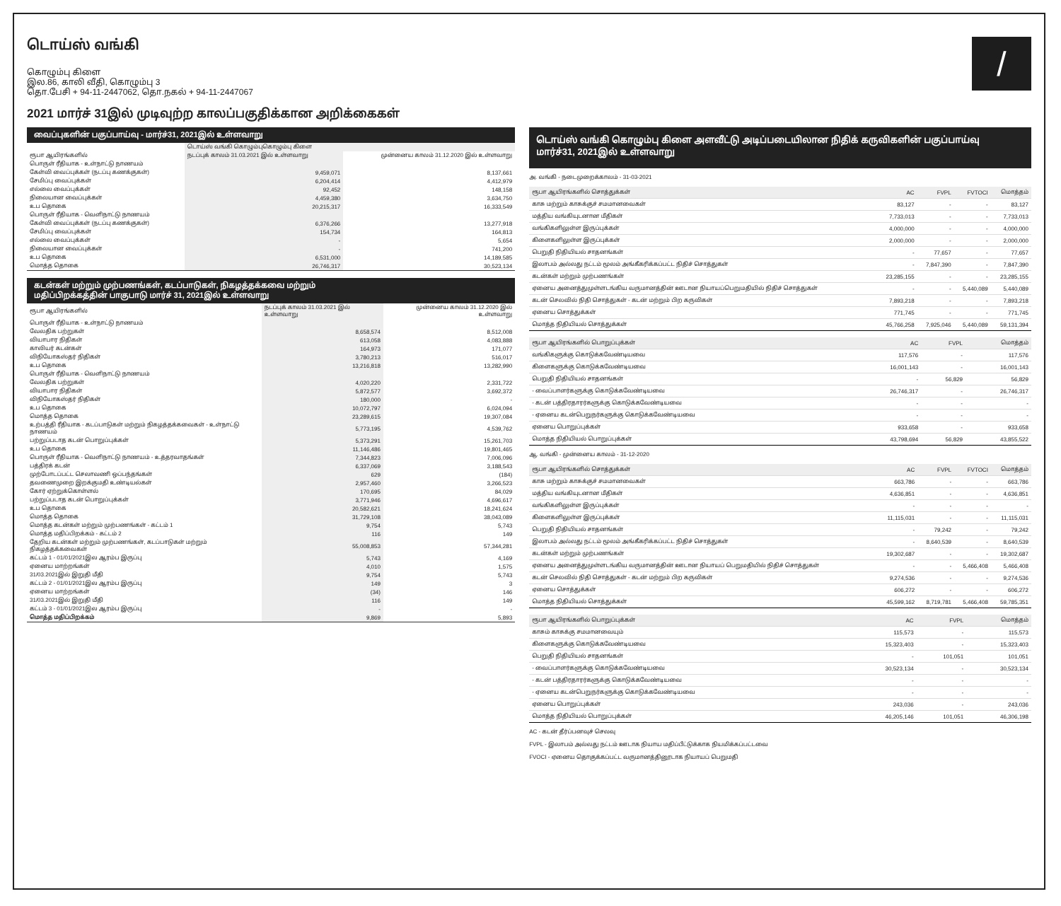டொய்ஸ் வங்கி
கொழும்பு கிளை
இல.86, காலி வீதி, கொழும்பு 3
தொ.பேசி + 94-11-2447062, தொ.நகல் + 94-11-2447067
/
2021 மார்ச் 31இல் முடிவுற்ற காலப்பகுதிக்கான அறிக்கைகள்
வைப்புகளின் பகுப்பாய்வு - மார்ச்31, 2021இல் உள்ளவாறு
| | டொய்ஸ் வங்கி கொழும்புகொழும்பு கிளை | |
| --- | --- | --- |
| ரூபா ஆயிரங்களில் | நடப்புக் காலம் 31.03.2021 இல் உள்ளவாறு | முன்னைய காலம் 31.12.2020 இல் உள்ளவாறு |
| பொருள் ரீதியாக - உள்நாட்டு நாணயம் | | |
| கேள்வி வைப்புக்கள் (நடப்பு கணக்குகள்) | 9,459,071 | 8,137,661 |
| சேமிப்பு வைப்புக்கள் | 6,204,414 | 4,412,979 |
| எல்லை வைப்புக்கள் | 92,452 | 148,158 |
| நிலையான வைப்புக்கள் | 4,459,380 | 3,634,750 |
| உப தொகை | 20,215,317 | 16,333,549 |
| பொருள் ரீதியாக - வெளிநாட்டு நாணயம் | | |
| கேள்வி வைப்புக்கள் (நடப்பு கணக்குகள்) | 6,376,266 | 13,277,918 |
| சேமிப்பு வைப்புக்கள் | 154,734 | 164,813 |
| எல்லை வைப்புக்கள் | - | 5,654 |
| நிலையான வைப்புக்கள் | - | 741,200 |
| உப தொகை | 6,531,000 | 14,189,585 |
| மொத்த தொகை | 26,746,317 | 30,523,134 |
கடன்கள் மற்றும் முற்பணங்கள், கடப்பாடுகள், நிகழத்தக்கவை மற்றும்
மதிப்பிறக்கத்தின் பாகுபாடு மார்ச் 31, 2021இல் உள்ளவாறு
| ரூபா ஆயிரங்களில் | நடப்புக் காலம் 31.03.2021 இல் உள்ளவாறு | முன்னைய காலம் 31.12.2020 இல் உள்ளவாறு |
| --- | --- | --- |
| பொருள் ரீதியாக - உள்நாட்டு நாணயம் | | |
| வேலதிக பற்றுகள் | 8,658,574 | 8,512,008 |
| வியாபார நிதிகள் | 613,058 | 4,083,888 |
| காலியர் கடன்கள் | 164,973 | 171,077 |
| விநியோகஸ்தர் நிதிகள் | 3,780,213 | 516,017 |
| உப தொகை | 13,216,818 | 13,282,990 |
| பொருள் ரீதியாக - வெளிநாட்டு நாணயம் | | |
| வேலதிக பற்றுகள் | 4,020,220 | 2,331,722 |
| வியாபார நிதிகள் | 5,872,577 | 3,692,372 |
| விநியோகஸ்தர் நிதிகள் | 180,000 | - |
| உப தொகை | 10,072,797 | 6,024,094 |
| மொத்த தொகை | 23,289,615 | 19,307,084 |
| உற்பத்தி ரீதியாக - கடப்பாடுகள் மற்றும் நிகழத்தக்கவைகள் - உள்நாட்டு நாணயம் | 5,773,195 | 4,539,762 |
| பற்றுப்படாத கடன் பொறுப்புக்கள் | 5,373,291 | 15,261,703 |
| உப தொகை | 11,146,486 | 19,801,465 |
| பொருள் ரீதியாக - வெளிநாட்டு நாணயம் - உத்தரவாதங்கள் | 7,344,823 | 7,006,096 |
| பத்திரக் கடன் | 6,337,069 | 3,188,543 |
| முற்போடப்பட்ட செலாவணி ஒப்பந்தங்கள் | 629 | (184) |
| தவணைமுறை இறக்குமதி உண்டியல்கள் | 2,957,460 | 3,266,523 |
| கோர் ஏற்றுக்கொள்ளல் | 170,695 | 84,029 |
| பற்றுப்படாத கடன் பொறுப்புக்கள் | 3,771,946 | 4,696,617 |
| உப தொகை | 20,582,621 | 18,241,624 |
| மொத்த தொகை | 31,729,108 | 38,043,089 |
| மொத்த கடன்கள் மற்றும் முற்பணங்கள் - கட்டம் 1 | 9,754 | 5,743 |
| மொத்த மதிப்பிறக்கம் - கட்டம் 2 | 116 | 149 |
| தேறிய கடன்கள் மற்றும் முற்பணங்கள், கடப்பாடுகள் மற்றும் நிகழத்தக்கவைகள் | 55,008,853 | 57,344,281 |
| கட்டம் 1 - 01/01/2021இல ஆரம்ப இருப்பு | 5,743 | 4,169 |
| ஏனைய மாற்றங்கள் | 4,010 | 1,575 |
| 31/03.2021இல் இறுதி மீதி | 9,754 | 5,743 |
| கட்டம் 2 - 01/01/2021இல ஆரம்ப இருப்பு | 149 | 3 |
| ஏனைய மாற்றங்கள் | (34) | 146 |
| 31/03.2021இல் இறுதி மீதி | 116 | 149 |
| கட்டம் 3 - 01/01/2021இல ஆரம்ப இருப்பு | - | - |
| மொத்த மதிப்பிறக்கம் | 9,869 | 5,893 |
டொய்ஸ் வங்கி கொழும்பு கிளை அளவீட்டு அடிப்படையிலான நிதிக் கருவிகளின் பகுப்பாய்வு
மார்ச்31, 2021இல் உள்ளவாறு
அ. வங்கி - நடைமுறைக்காலம் - 31-03-2021
| ரூபா ஆயிரங்களில் சொத்துக்கள் | AC | FVPL | FVTOCI | மொத்தம் |
| காசு மற்றும் காசுக்குச் சமமானவைகள் | 83,127 | - | - | 83,127 |
| மத்திய வங்கியுடனான மீதிகள் | 7,733,013 | - | - | 7,733,013 |
| வங்கிகளிலுள்ள இருப்புக்கள் | 4,000,000 | - | - | 4,000,000 |
| கிளைகளிலுள்ள இருப்புக்கள் | 2,000,000 | - | - | 2,000,000 |
| பெறுதி நிதியியல் சாதனங்கள் | - | 77,657 | - | 77,657 |
| இலாபம் அல்லது நட்டம் மூலம் அங்கீகரிக்கப்பட்ட நிதிச் சொத்துகள் | - | 7,847,390 | - | 7,847,390 |
| கடன்கள் மற்றும் முற்பணங்கள் | 23,285,155 | - | - | 23,285,155 |
| ஏனைய அனைத்துமுள்ளடங்கிய வருமானத்தின் ஊடான நியாயப்பெறுமதியில் நிதிச் சொத்துகள் | - | - | 5,440,089 | 5,440,089 |
| கடன் செலவில் நிதி சொத்துகள் - கடன் மற்றும் பிற கருவிகள் | 7,893,218 | - | - | 7,893,218 |
| ஏனைய சொத்துக்கள் | 771,745 | - | - | 771,745 |
| மொத்த நிதியியல் சொத்துக்கள் | 45,766,258 | 7,925,046 | 5,440,089 | 59,131,394 |
| ரூபா ஆயிரங்களில் பொறுப்புக்கள் | AC | FVPL | மொத்தம் |
| வங்கிகளுக்கு கொடுக்கவேண்டியவை | 117,576 | - | 117,576 |
| கிளைகளுக்கு கொடுக்கவேண்டியவை | 16,001,143 | - | 16,001,143 |
| பெறுதி நிதியியல் சாதனங்கள் | - | 56,829 | 56,829 |
| - வைப்பாளர்களுக்கு கொடுக்கவேண்டியவை | 26,746,317 | - | 26,746,317 |
| - கடன் பத்திரதாரர்களுக்கு கொடுக்கவேண்டியவை | - | - | - |
| - ஏனைய கடன்பெறுநர்களுக்கு கொடுக்கவேண்டியவை | - | - | - |
| ஏனைய பொறுப்புக்கள் | 933,658 | - | 933,658 |
| மொத்த நிதியியல் பொறுப்புக்கள் | 43,798,694 | 56,829 | 43,855,522 |
ஆ. வங்கி - முன்னைய காலம் - 31-12-2020
| ரூபா ஆயிரங்களில் சொத்துக்கள் | AC | FVPL | FVTOCI | மொத்தம் |
| காசு மற்றும் காசுக்குச் சமமானவைகள் | 663,786 | - | - | 663,786 |
| மத்திய வங்கியுடனான மீதிகள் | 4,636,851 | - | - | 4,636,851 |
| வங்கிகளிலுள்ள இருப்புக்கள் | - | - | - | - |
| கிளைகளிலுள்ள இருப்புக்கள் | 11,115,031 | - | - | 11,115,031 |
| பெறுதி நிதியியல் சாதனங்கள் | - | 79,242 | - | 79,242 |
| இலாபம் அல்லது நட்டம் மூலம் அங்கீகரிக்கப்பட்ட நிதிச் சொத்துகள் | - | 8,640,539 | - | 8,640,539 |
| கடன்கள் மற்றும் முற்பணங்கள் | 19,302,687 | - | - | 19,302,687 |
| ஏனைய அனைத்துமுள்ளடங்கிய வருமானத்தின் ஊடான நியாயப் பெறுமதியில் நிதிச் சொத்துகள் | - | - | 5,466,408 | 5,466,408 |
| கடன் செலவில் நிதி சொத்துகள் - கடன் மற்றும் பிற கருவிகள் | 9,274,536 | - | - | 9,274,536 |
| ஏனைய சொத்துக்கள் | 606,272 | - | - | 606,272 |
| மொத்த நிதியியல் சொத்துக்கள் | 45,599,162 | 8,719,781 | 5,466,408 | 59,785,351 |
| ரூபா ஆயிரங்களில் பொறுப்புக்கள் | AC | FVPL | மொத்தம் |
| காசும் காசுக்கு சமமானவையும் | 115,573 | - | 115,573 |
| கிளைகளுக்கு கொடுக்கவேண்டியவை | 15,323,403 | - | 15,323,403 |
| பெறுதி நிதியியல் சாதனங்கள் | - | 101,051 | 101,051 |
| - வைப்பாளர்களுக்கு கொடுக்கவேண்டியவை | 30,523,134 | - | 30,523,134 |
| - கடன் பத்திரதாரர்களுக்கு கொடுக்கவேண்டியவை | - | - | - |
| - ஏனைய கடன்பெறுநர்களுக்கு கொடுக்கவேண்டியவை | - | - | - |
| ஏனைய பொறுப்புக்கள் | 243,036 | - | 243,036 |
| மொத்த நிதியியல் பொறுப்புக்கள் | 46,205,146 | 101,051 | 46,306,198 |
AC - கடன் தீர்ப்பனவுச் செலவு
FVPL - இலாபம் அல்லது நட்டம் ஊடாக நியாய மதிப்பீட்டுக்காக நியமிக்கப்பட்டவை
FVOCI - ஏனைய தொகுக்கப்பட்ட வருமானத்தினூடாக நியாயப் பெறுமதி